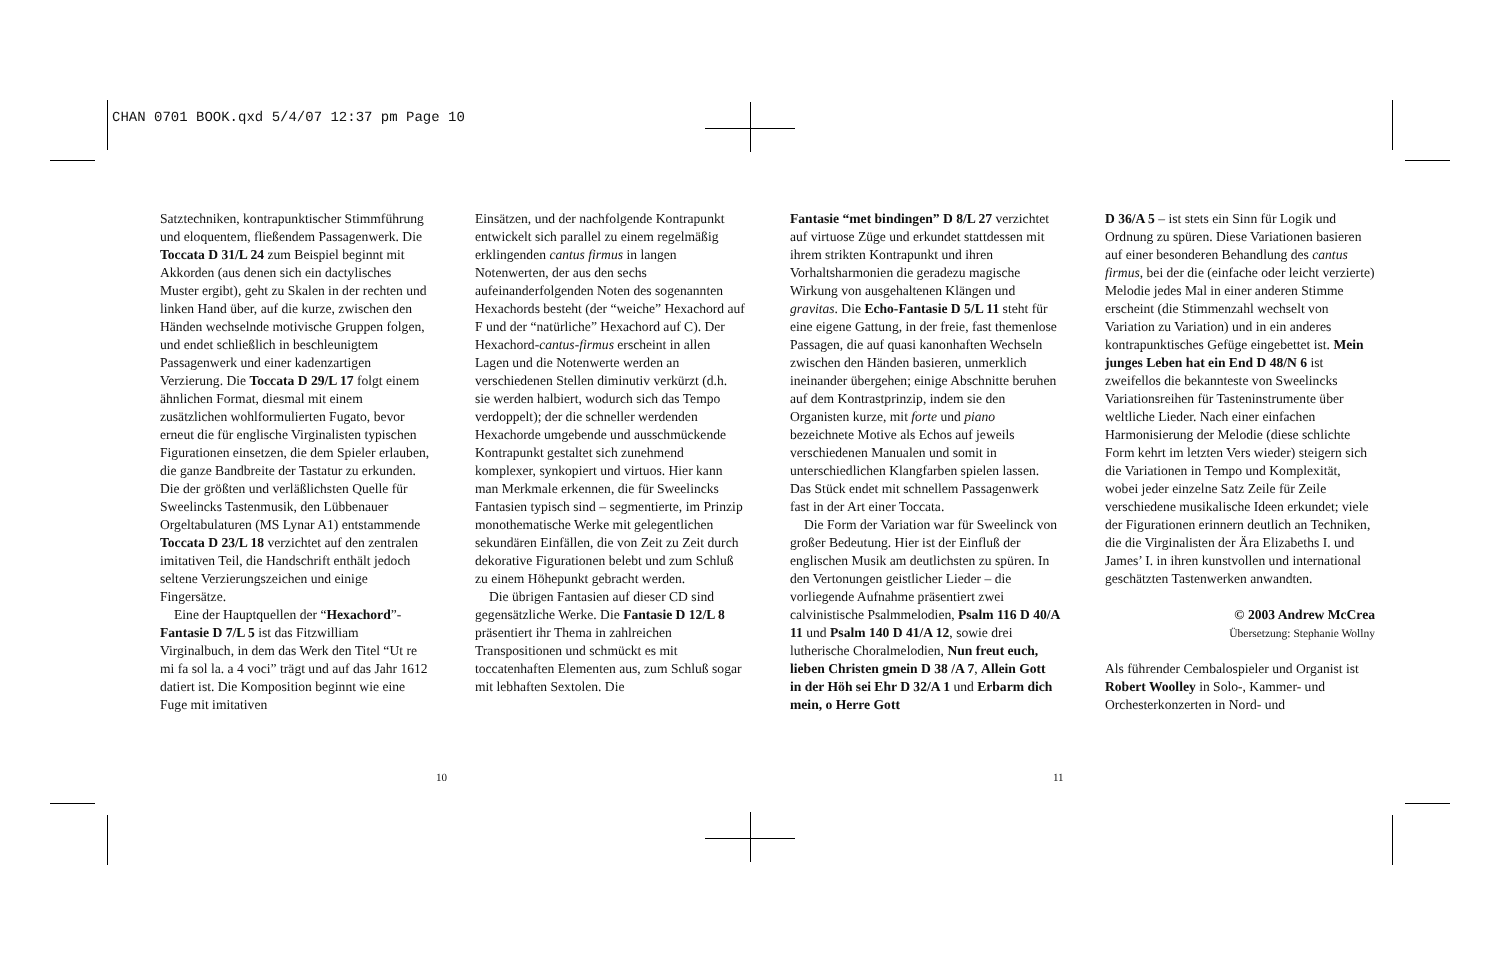CHAN 0701 BOOK.qxd 5/4/07 12:37 pm Page 10
Satztechniken, kontrapunktischer Stimmführung und eloquentem, fließendem Passagenwerk. Die Toccata D 31/L 24 zum Beispiel beginnt mit Akkorden (aus denen sich ein dactylisches Muster ergibt), geht zu Skalen in der rechten und linken Hand über, auf die kurze, zwischen den Händen wechselnde motivische Gruppen folgen, und endet schließlich in beschleunigtem Passagenwerk und einer kadenzartigen Verzierung. Die Toccata D 29/L 17 folgt einem ähnlichen Format, diesmal mit einem zusätzlichen wohlformulierten Fugato, bevor erneut die für englische Virginalisten typischen Figurationen einsetzen, die dem Spieler erlauben, die ganze Bandbreite der Tastatur zu erkunden. Die der größten und verläßlichsten Quelle für Sweelincks Tastenmusik, den Lübbenauer Orgeltabulaturen (MS Lynar A1) entstammende Toccata D 23/L 18 verzichtet auf den zentralen imitativen Teil, die Handschrift enthält jedoch seltene Verzierungszeichen und einige Fingersätze.
Eine der Hauptquellen der “Hexachord”-Fantasie D 7/L 5 ist das Fitzwilliam Virginalbuch, in dem das Werk den Titel “Ut re mi fa sol la. a 4 voci” trägt und auf das Jahr 1612 datiert ist. Die Komposition beginnt wie eine Fuge mit imitativen
Einsätzen, und der nachfolgende Kontrapunkt entwickelt sich parallel zu einem regelmäßig erklingenden cantus firmus in langen Notenwerten, der aus den sechs aufeinanderfolgenden Noten des sogenannten Hexachords besteht (der “weiche” Hexachord auf F und der “natürliche” Hexachord auf C). Der Hexachord-cantus-firmus erscheint in allen Lagen und die Notenwerte werden an verschiedenen Stellen diminutiv verkürzt (d.h. sie werden halbiert, wodurch sich das Tempo verdoppelt); der die schneller werdenden Hexachorde umgebende und ausschmückende Kontrapunkt gestaltet sich zunehmend komplexer, synkopiert und virtuos. Hier kann man Merkmale erkennen, die für Sweelincks Fantasien typisch sind – segmentierte, im Prinzip monothematische Werke mit gelegentlichen sekundären Einfällen, die von Zeit zu Zeit durch dekorative Figurationen belebt und zum Schluß zu einem Höhepunkt gebracht werden.
Die übrigen Fantasien auf dieser CD sind gegensätzliche Werke. Die Fantasie D 12/L 8 präsentiert ihr Thema in zahlreichen Transpositionen und schmückt es mit toccatenhaften Elementen aus, zum Schluß sogar mit lebhaften Sextolen. Die
Fantasie “met bindingen” D 8/L 27 verzichtet auf virtuose Züge und erkundet stattdessen mit ihrem strikten Kontrapunkt und ihren Vorhaltsharmonien die geradezu magische Wirkung von ausgehaltenen Klängen und gravitas. Die Echo-Fantasie D 5/L 11 steht für eine eigene Gattung, in der freie, fast themenlose Passagen, die auf quasi kanonhaften Wechseln zwischen den Händen basieren, unmerklich ineinander übergehen; einige Abschnitte beruhen auf dem Kontrastprinzip, indem sie den Organisten kurze, mit forte und piano bezeichnete Motive als Echos auf jeweils verschiedenen Manualen und somit in unterschiedlichen Klangfarben spielen lassen. Das Stück endet mit schnellem Passagenwerk fast in der Art einer Toccata.
Die Form der Variation war für Sweelinck von großer Bedeutung. Hier ist der Einfluß der englischen Musik am deutlichsten zu spüren. In den Vertonungen geistlicher Lieder – die vorliegende Aufnahme präsentiert zwei calvinistische Psalmmelodien, Psalm 116 D 40/A 11 und Psalm 140 D 41/A 12, sowie drei lutherische Choralmelodien, Nun freut euch, lieben Christen gmein D 38 /A 7, Allein Gott in der Höh sei Ehr D 32/A 1 und Erbarm dich mein, o Herre Gott
D 36/A 5 – ist stets ein Sinn für Logik und Ordnung zu spüren. Diese Variationen basieren auf einer besonderen Behandlung des cantus firmus, bei der die (einfache oder leicht verzierte) Melodie jedes Mal in einer anderen Stimme erscheint (die Stimmenzahl wechselt von Variation zu Variation) und in ein anderes kontrapunktisches Gefüge eingebettet ist. Mein junges Leben hat ein End D 48/N 6 ist zweifellos die bekannteste von Sweelincks Variationsreihen für Tasteninstrumente über weltliche Lieder. Nach einer einfachen Harmonisierung der Melodie (diese schlichte Form kehrt im letzten Vers wieder) steigern sich die Variationen in Tempo und Komplexität, wobei jeder einzelne Satz Zeile für Zeile verschiedene musikalische Ideen erkundet; viele der Figurationen erinnern deutlich an Techniken, die die Virginalisten der Ära Elizabeths I. und James’ I. in ihren kunstvollen und international geschätzten Tastenwerken anwandten.
© 2003 Andrew McCrea
Übersetzung: Stephanie Wollny
Als führender Cembalospieler und Organist ist Robert Woolley in Solo-, Kammer- und Orchesterkonzerten in Nord- und
10 11